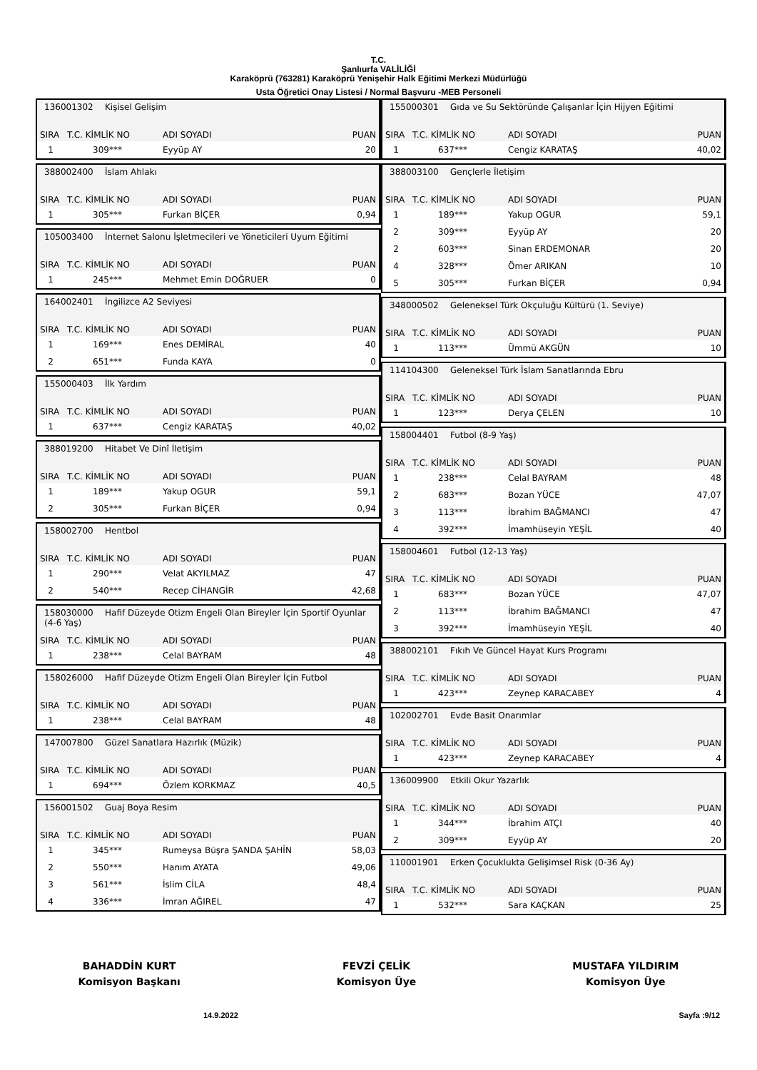T.C.
Şanlıurfa VALİLİĞİ
Karaköprü (763281) Karaköprü Yenişehir Halk Eğitimi Merkezi Müdürlüğü
Usta Öğretici Onay Listesi / Normal Başvuru -MEB Personeli
136001302 Kişisel Gelişim
| SIRA | T.C. KİMLİK NO | ADI SOYADI | PUAN |
| --- | --- | --- | --- |
| 1 | 309*** | Eyyüp AY | 20 |
388002400 İslam Ahlakı
| SIRA | T.C. KİMLİK NO | ADI SOYADI | PUAN |
| --- | --- | --- | --- |
| 1 | 305*** | Furkan BİÇER | 0,94 |
105003400 İnternet Salonu İşletmecileri ve Yöneticileri Uyum Eğitimi
| SIRA | T.C. KİMLİK NO | ADI SOYADI | PUAN |
| --- | --- | --- | --- |
| 1 | 245*** | Mehmet Emin DOĞRUER | 0 |
164002401 İngilizce A2 Seviyesi
| SIRA | T.C. KİMLİK NO | ADI SOYADI | PUAN |
| --- | --- | --- | --- |
| 1 | 169*** | Enes DEMİRAL | 40 |
| 2 | 651*** | Funda KAYA | 0 |
155000403 İlk Yardım
| SIRA | T.C. KİMLİK NO | ADI SOYADI | PUAN |
| --- | --- | --- | --- |
| 1 | 637*** | Cengiz KARATAŞ | 40,02 |
388019200 Hitabet Ve Dinî İletişim
| SIRA | T.C. KİMLİK NO | ADI SOYADI | PUAN |
| --- | --- | --- | --- |
| 1 | 189*** | Yakup OGUR | 59,1 |
| 2 | 305*** | Furkan BİÇER | 0,94 |
158002700 Hentbol
| SIRA | T.C. KİMLİK NO | ADI SOYADI | PUAN |
| --- | --- | --- | --- |
| 1 | 290*** | Velat AKYILMAZ | 47 |
| 2 | 540*** | Recep CİHANGİR | 42,68 |
158030000 Hafif Düzeyde Otizm Engeli Olan Bireyler İçin Sportif Oyunlar (4-6 Yaş)
| SIRA | T.C. KİMLİK NO | ADI SOYADI | PUAN |
| --- | --- | --- | --- |
| 1 | 238*** | Celal BAYRAM | 48 |
158026000 Hafif Düzeyde Otizm Engeli Olan Bireyler İçin Futbol
| SIRA | T.C. KİMLİK NO | ADI SOYADI | PUAN |
| --- | --- | --- | --- |
| 1 | 238*** | Celal BAYRAM | 48 |
147007800 Güzel Sanatlara Hazırlık (Müzik)
| SIRA | T.C. KİMLİK NO | ADI SOYADI | PUAN |
| --- | --- | --- | --- |
| 1 | 694*** | Özlem KORKMAZ | 40,5 |
156001502 Guaj Boya Resim
| SIRA | T.C. KİMLİK NO | ADI SOYADI | PUAN |
| --- | --- | --- | --- |
| 1 | 345*** | Rumeysa Büşra ŞANDA ŞAHİN | 58,03 |
| 2 | 550*** | Hanım AYATA | 49,06 |
| 3 | 561*** | İslim CİLA | 48,4 |
| 4 | 336*** | İmran AĞIREL | 47 |
155000301 Gıda ve Su Sektöründe Çalışanlar İçin Hijyen Eğitimi
| SIRA | T.C. KİMLİK NO | ADI SOYADI | PUAN |
| --- | --- | --- | --- |
| 1 | 637*** | Cengiz KARATAŞ | 40,02 |
388003100 Gençlerle İletişim
| SIRA | T.C. KİMLİK NO | ADI SOYADI | PUAN |
| --- | --- | --- | --- |
| 1 | 189*** | Yakup OGUR | 59,1 |
| 2 | 309*** | Eyyüp AY | 20 |
| 2 | 603*** | Sinan ERDEMONAR | 20 |
| 4 | 328*** | Ömer ARIKAN | 10 |
| 5 | 305*** | Furkan BİÇER | 0,94 |
348000502 Geleneksel Türk Okçuluğu Kültürü (1. Seviye)
| SIRA | T.C. KİMLİK NO | ADI SOYADI | PUAN |
| --- | --- | --- | --- |
| 1 | 113*** | Ümmü AKGÜN | 10 |
114104300 Geleneksel Türk İslam Sanatlarında Ebru
| SIRA | T.C. KİMLİK NO | ADI SOYADI | PUAN |
| --- | --- | --- | --- |
| 1 | 123*** | Derya ÇELEN | 10 |
158004401 Futbol (8-9 Yaş)
| SIRA | T.C. KİMLİK NO | ADI SOYADI | PUAN |
| --- | --- | --- | --- |
| 1 | 238*** | Celal BAYRAM | 48 |
| 2 | 683*** | Bozan YÜCE | 47,07 |
| 3 | 113*** | İbrahim BAĞMANCI | 47 |
| 4 | 392*** | İmamhüseyin YEŞİL | 40 |
158004601 Futbol (12-13 Yaş)
| SIRA | T.C. KİMLİK NO | ADI SOYADI | PUAN |
| --- | --- | --- | --- |
| 1 | 683*** | Bozan YÜCE | 47,07 |
| 2 | 113*** | İbrahim BAĞMANCI | 47 |
| 3 | 392*** | İmamhüseyin YEŞİL | 40 |
388002101 Fıkıh Ve Güncel Hayat Kurs Programı
| SIRA | T.C. KİMLİK NO | ADI SOYADI | PUAN |
| --- | --- | --- | --- |
| 1 | 423*** | Zeynep KARACABEY | 4 |
102002701 Evde Basit Onarımlar
| SIRA | T.C. KİMLİK NO | ADI SOYADI | PUAN |
| --- | --- | --- | --- |
| 1 | 423*** | Zeynep KARACABEY | 4 |
136009900 Etkili Okur Yazarlık
| SIRA | T.C. KİMLİK NO | ADI SOYADI | PUAN |
| --- | --- | --- | --- |
| 1 | 344*** | İbrahim ATÇI | 40 |
| 2 | 309*** | Eyyüp AY | 20 |
110001901 Erken Çocuklukta Gelişimsel Risk (0-36 Ay)
| SIRA | T.C. KİMLİK NO | ADI SOYADI | PUAN |
| --- | --- | --- | --- |
| 1 | 532*** | Sara KAÇKAN | 25 |
BAHADDİN KURT
Komisyon Başkanı
FEVZİ ÇELİK
Komisyon Üye
MUSTAFA YILDIRIM
Komisyon Üye
14.9.2022 Sayfa :9/12